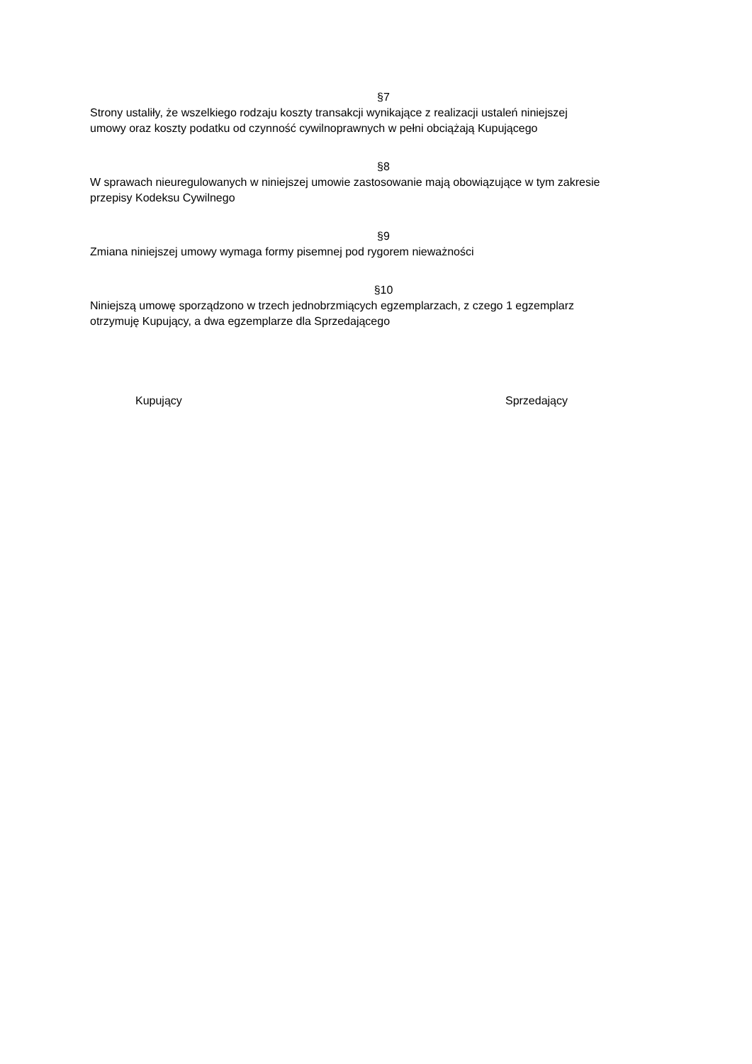§7
Strony ustaliły, że wszelkiego rodzaju koszty transakcji wynikające z realizacji ustaleń niniejszej
umowy oraz koszty podatku od czynność cywilnoprawnych w pełni obciążają Kupującego
§8
W sprawach nieuregulowanych w niniejszej umowie zastosowanie mają obowiązujące w tym zakresie
przepisy Kodeksu Cywilnego
§9
Zmiana niniejszej umowy wymaga formy pisemnej pod rygorem nieważności
§10
Niniejszą umowę sporządzono w trzech jednobrzmiących egzemplarzach, z czego 1 egzemplarz
otrzymuję Kupujący, a dwa egzemplarze dla Sprzedającego
Kupujący Sprzedający